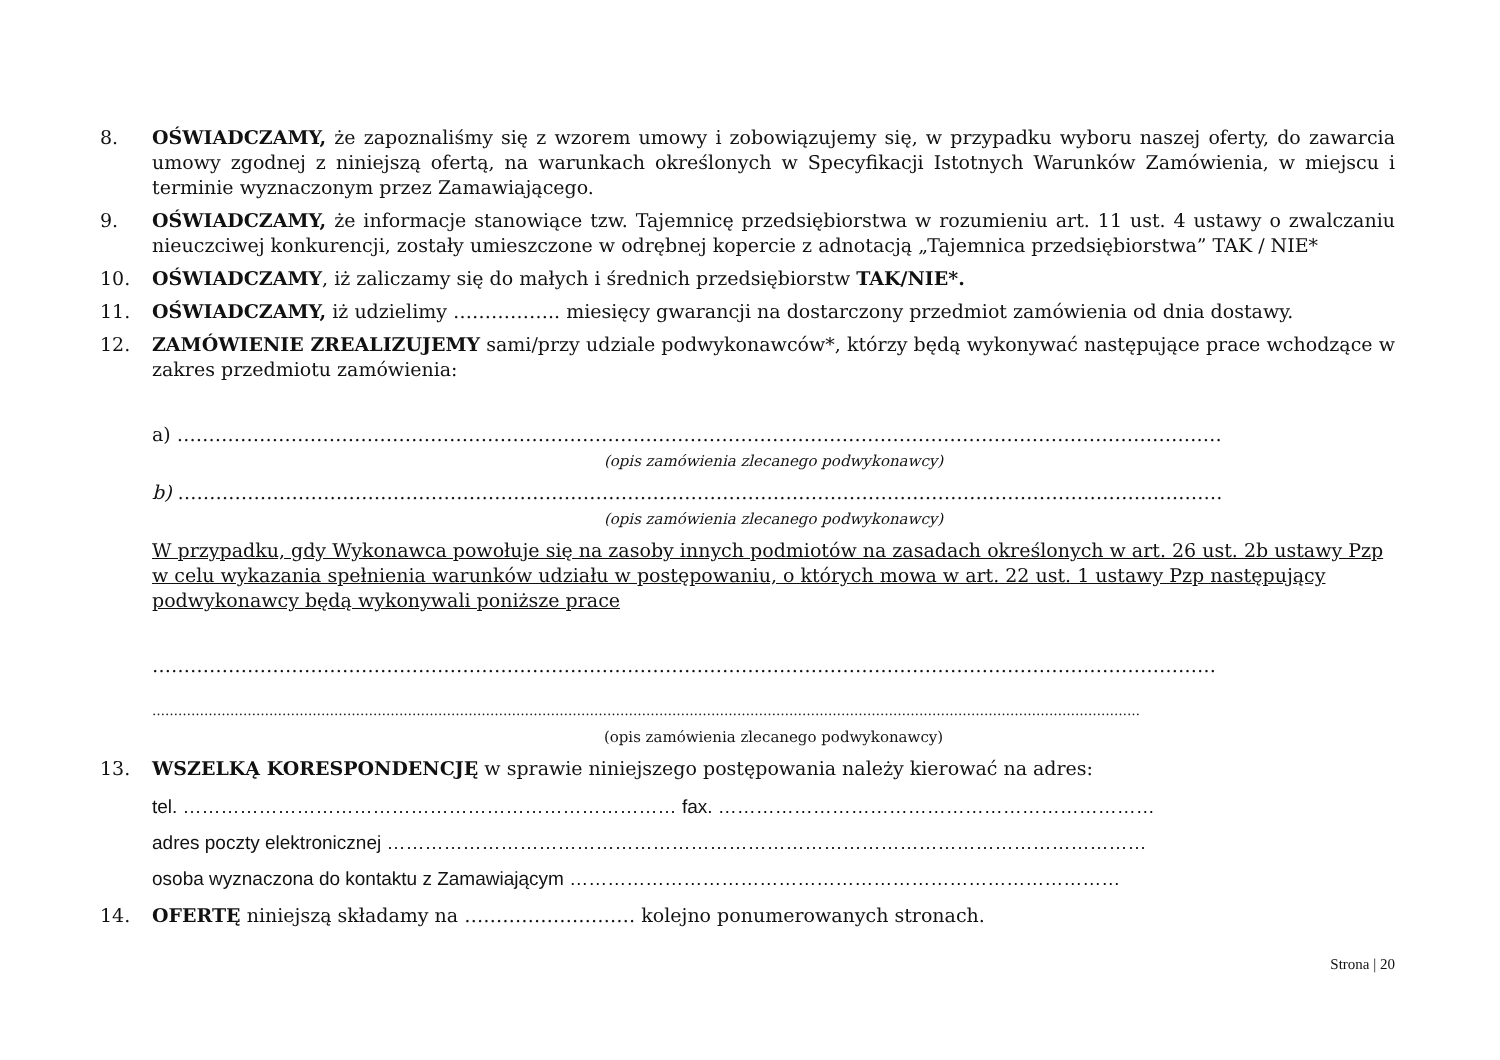8. OŚWIADCZAMY, że zapoznaliśmy się z wzorem umowy i zobowiązujemy się, w przypadku wyboru naszej oferty, do zawarcia umowy zgodnej z niniejszą ofertą, na warunkach określonych w Specyfikacji Istotnych Warunków Zamówienia, w miejscu i terminie wyznaczonym przez Zamawiającego.
9. OŚWIADCZAMY, że informacje stanowiące tzw. Tajemnicę przedsiębiorstwa w rozumieniu art. 11 ust. 4 ustawy o zwalczaniu nieuczciwej konkurencji, zostały umieszczone w odrębnej kopercie z adnotacją „Tajemnica przedsiębiorstwa” TAK / NIE*
10. OŚWIADCZAMY, iż zaliczamy się do małych i średnich przedsiębiorstw TAK/NIE*.
11. OŚWIADCZAMY, iż udzielimy …………….. miesięcy gwarancji na dostarczony przedmiot zamówienia od dnia dostawy.
12. ZAMÓWIENIE ZREALIZUJEMY sami/przy udziale podwykonawców*, którzy będą wykonywać następujące prace wchodzące w zakres przedmiotu zamówienia:
a) …………………………………………………………………………………………………………………………………………………
(opis zamówienia zlecanego podwykonawcy)
b) …………………………………………………………………………………………………………………………………………………
(opis zamówienia zlecanego podwykonawcy)
W przypadku, gdy Wykonawca powołuje się na zasoby innych podmiotów na zasadach określonych w art. 26 ust. 2b ustawy Pzp w celu wykazania spełnienia warunków udziału w postępowaniu, o których mowa w art. 22 ust. 1 ustawy Pzp następujący podwykonawcy będą wykonywali poniższe prace
……………………………………………………………………………………………………………………………………………………
…………………………………………………………………………………………………………………………………………………………………………………………………………
(opis zamówienia zlecanego podwykonawcy)
13. WSZELKĄ KORESPONDENCJĘ w sprawie niniejszego postępowania należy kierować na adres:
tel. …………………………………………………………………… fax. ……………………………………………………………
adres poczty elektronicznej …………………………………………………………………………………………………………
osoba wyznaczona do kontaktu z Zamawiającym ……………………………………………………………………………
14. OFERTĘ niniejszą składamy na ……………………… kolejno ponumerowanych stronach.
Strona | 20